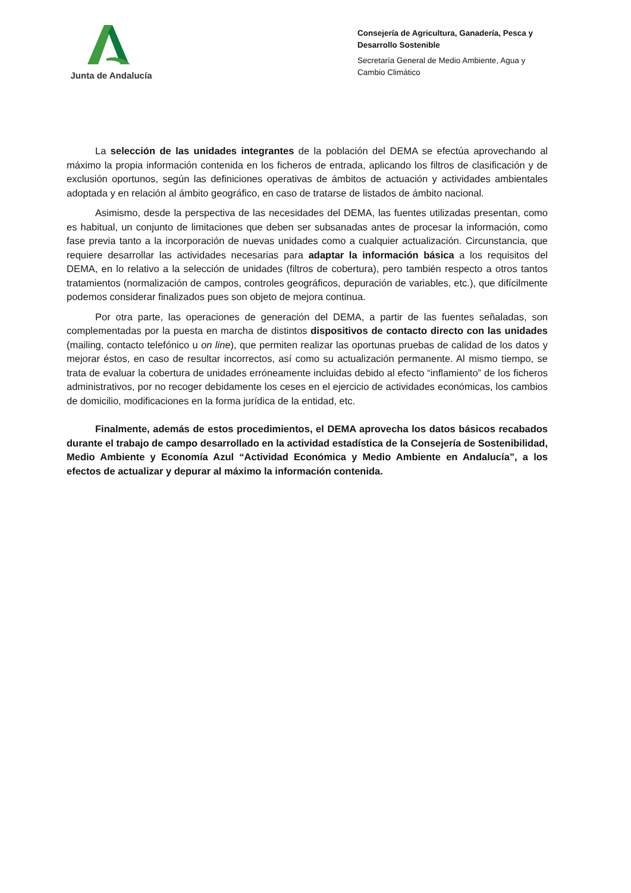Junta de Andalucía
Consejería de Agricultura, Ganadería, Pesca y Desarrollo Sostenible
Secretaría General de Medio Ambiente, Agua y Cambio Climático
La selección de las unidades integrantes de la población del DEMA se efectúa aprovechando al máximo la propia información contenida en los ficheros de entrada, aplicando los filtros de clasificación y de exclusión oportunos, según las definiciones operativas de ámbitos de actuación y actividades ambientales adoptada y en relación al ámbito geográfico, en caso de tratarse de listados de ámbito nacional.
Asimismo, desde la perspectiva de las necesidades del DEMA, las fuentes utilizadas presentan, como es habitual, un conjunto de limitaciones que deben ser subsanadas antes de procesar la información, como fase previa tanto a la incorporación de nuevas unidades como a cualquier actualización. Circunstancia, que requiere desarrollar las actividades necesarias para adaptar la información básica a los requisitos del DEMA, en lo relativo a la selección de unidades (filtros de cobertura), pero también respecto a otros tantos tratamientos (normalización de campos, controles geográficos, depuración de variables, etc.), que difícilmente podemos considerar finalizados pues son objeto de mejora continua.
Por otra parte, las operaciones de generación del DEMA, a partir de las fuentes señaladas, son complementadas por la puesta en marcha de distintos dispositivos de contacto directo con las unidades (mailing, contacto telefónico u on line), que permiten realizar las oportunas pruebas de calidad de los datos y mejorar éstos, en caso de resultar incorrectos, así como su actualización permanente. Al mismo tiempo, se trata de evaluar la cobertura de unidades erróneamente incluidas debido al efecto “inflamiento” de los ficheros administrativos, por no recoger debidamente los ceses en el ejercicio de actividades económicas, los cambios de domicilio, modificaciones en la forma jurídica de la entidad, etc.
Finalmente, además de estos procedimientos, el DEMA aprovecha los datos básicos recabados durante el trabajo de campo desarrollado en la actividad estadística de la Consejería de Sostenibilidad, Medio Ambiente y Economía Azul “Actividad Económica y Medio Ambiente en Andalucía”, a los efectos de actualizar y depurar al máximo la información contenida.